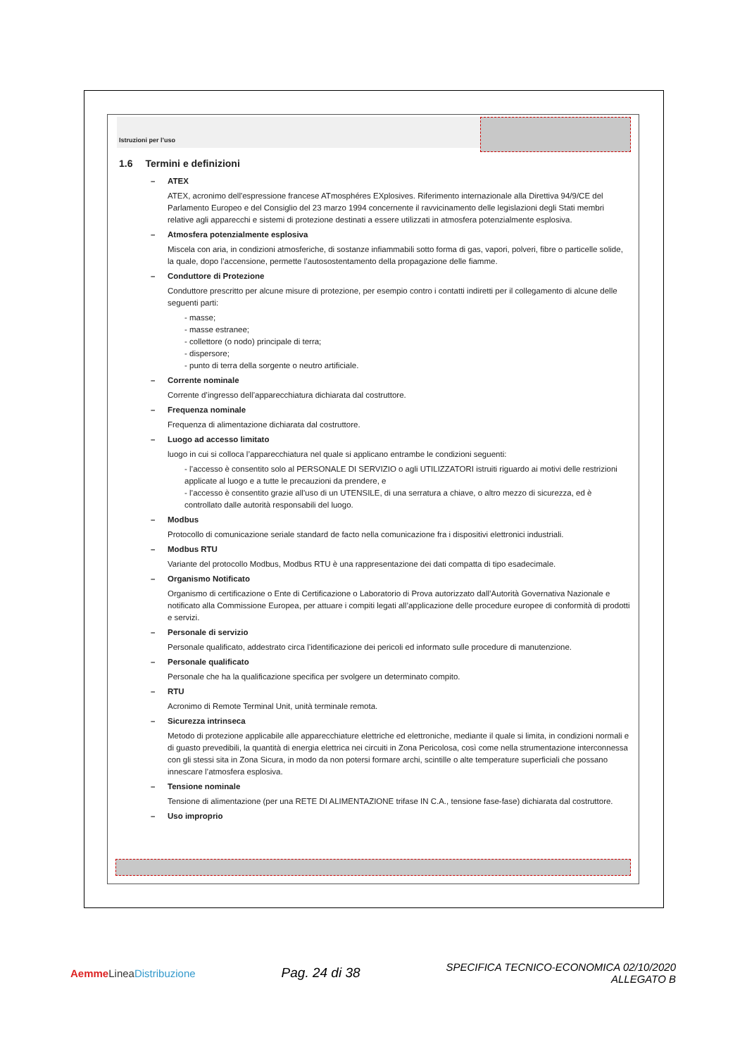Istruzioni per l’uso
1.6 Termini e definizioni
– ATEX
ATEX, acronimo dell'espressione francese ATmosphéres EXplosives. Riferimento internazionale alla Direttiva 94/9/CE del Parlamento Europeo e del Consiglio del 23 marzo 1994 concernente il ravvicinamento delle legislazioni degli Stati membri relative agli apparecchi e sistemi di protezione destinati a essere utilizzati in atmosfera potenzialmente esplosiva.
– Atmosfera potenzialmente esplosiva
Miscela con aria, in condizioni atmosferiche, di sostanze infiammabili sotto forma di gas, vapori, polveri, fibre o particelle solide, la quale, dopo l’accensione, permette l’autosostentamento della propagazione delle fiamme.
– Conduttore di Protezione
Conduttore prescritto per alcune misure di protezione, per esempio contro i contatti indiretti per il collegamento di alcune delle seguenti parti:
- masse;
- masse estranee;
- collettore (o nodo) principale di terra;
- dispersore;
- punto di terra della sorgente o neutro artificiale.
– Corrente nominale
Corrente d’ingresso dell’apparecchiatura dichiarata dal costruttore.
– Frequenza nominale
Frequenza di alimentazione dichiarata dal costruttore.
– Luogo ad accesso limitato
luogo in cui si colloca l’apparecchiatura nel quale si applicano entrambe le condizioni seguenti:
- l’accesso è consentito solo al PERSONALE DI SERVIZIO o agli UTILIZZATORI istruiti riguardo ai motivi delle restrizioni applicate al luogo e a tutte le precauzioni da prendere, e
- l’accesso è consentito grazie all’uso di un UTENSILE, di una serratura a chiave, o altro mezzo di sicurezza, ed è controllato dalle autorità responsabili del luogo.
– Modbus
Protocollo di comunicazione seriale standard de facto nella comunicazione fra i dispositivi elettronici industriali.
– Modbus RTU
Variante del protocollo Modbus, Modbus RTU è una rappresentazione dei dati compatta di tipo esadecimale.
– Organismo Notificato
Organismo di certificazione o Ente di Certificazione o Laboratorio di Prova autorizzato dall’Autorità Governativa Nazionale e notificato alla Commissione Europea, per attuare i compiti legati all’applicazione delle procedure europee di conformità di prodotti e servizi.
– Personale di servizio
Personale qualificato, addestrato circa l’identificazione dei pericoli ed informato sulle procedure di manutenzione.
– Personale qualificato
Personale che ha la qualificazione specifica per svolgere un determinato compito.
– RTU
Acronimo di Remote Terminal Unit, unità terminale remota.
– Sicurezza intrinseca
Metodo di protezione applicabile alle apparecchiature elettriche ed elettroniche, mediante il quale si limita, in condizioni normali e di guasto prevedibili, la quantità di energia elettrica nei circuiti in Zona Pericolosa, così come nella strumentazione interconnessa con gli stessi sita in Zona Sicura, in modo da non potersi formare archi, scintille o alte temperature superficiali che possano innescare l’atmosfera esplosiva.
– Tensione nominale
Tensione di alimentazione (per una RETE DI ALIMENTAZIONE trifase IN C.A., tensione fase-fase) dichiarata dal costruttore.
– Uso improprio
Aemme Linea Distribuzione
Pag. 24 di 38
SPECIFICA TECNICO-ECONOMICA 02/10/2020
ALLEGATO B